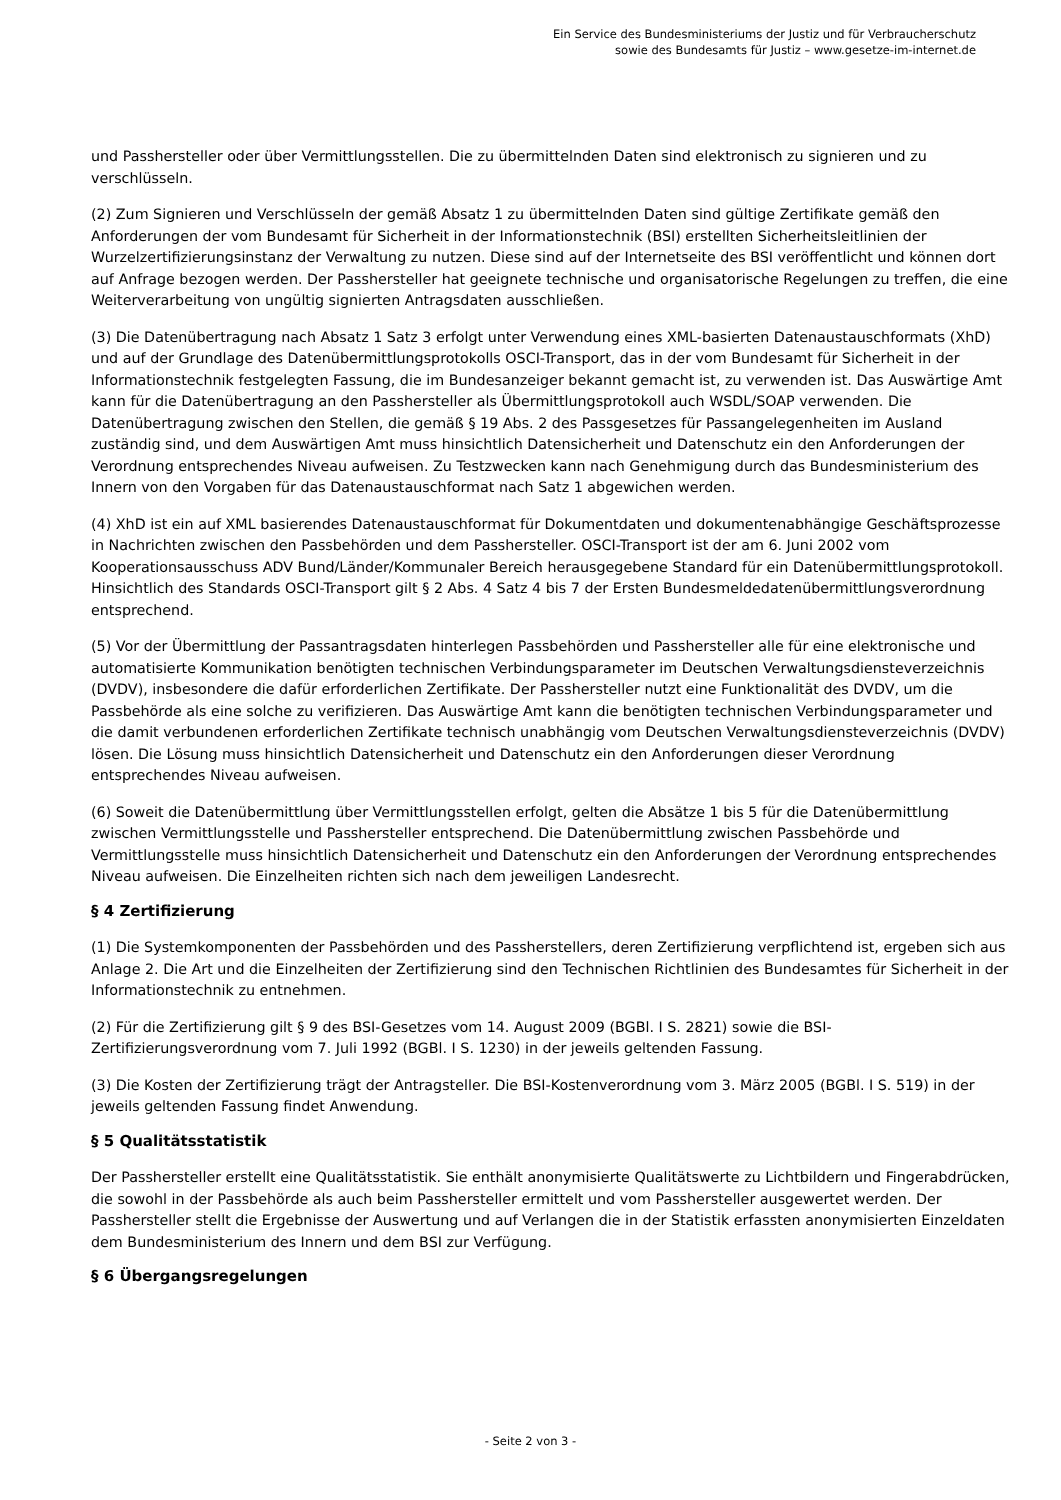Ein Service des Bundesministeriums der Justiz und für Verbraucherschutz
sowie des Bundesamts für Justiz – www.gesetze-im-internet.de
und Passhersteller oder über Vermittlungsstellen. Die zu übermittelnden Daten sind elektronisch zu signieren und zu verschlüsseln.
(2) Zum Signieren und Verschlüsseln der gemäß Absatz 1 zu übermittelnden Daten sind gültige Zertifikate gemäß den Anforderungen der vom Bundesamt für Sicherheit in der Informationstechnik (BSI) erstellten Sicherheitsleitlinien der Wurzelzertifizierungsinstanz der Verwaltung zu nutzen. Diese sind auf der Internetseite des BSI veröffentlicht und können dort auf Anfrage bezogen werden. Der Passhersteller hat geeignete technische und organisatorische Regelungen zu treffen, die eine Weiterverarbeitung von ungültig signierten Antragsdaten ausschließen.
(3) Die Datenübertragung nach Absatz 1 Satz 3 erfolgt unter Verwendung eines XML-basierten Datenaustauschformats (XhD) und auf der Grundlage des Datenübermittlungsprotokolls OSCI-Transport, das in der vom Bundesamt für Sicherheit in der Informationstechnik festgelegten Fassung, die im Bundesanzeiger bekannt gemacht ist, zu verwenden ist. Das Auswärtige Amt kann für die Datenübertragung an den Passhersteller als Übermittlungsprotokoll auch WSDL/SOAP verwenden. Die Datenübertragung zwischen den Stellen, die gemäß § 19 Abs. 2 des Passgesetzes für Passangelegenheiten im Ausland zuständig sind, und dem Auswärtigen Amt muss hinsichtlich Datensicherheit und Datenschutz ein den Anforderungen der Verordnung entsprechendes Niveau aufweisen. Zu Testzwecken kann nach Genehmigung durch das Bundesministerium des Innern von den Vorgaben für das Datenaustauschformat nach Satz 1 abgewichen werden.
(4) XhD ist ein auf XML basierendes Datenaustauschformat für Dokumentdaten und dokumentenabhängige Geschäftsprozesse in Nachrichten zwischen den Passbehörden und dem Passhersteller. OSCI-Transport ist der am 6. Juni 2002 vom Kooperationsausschuss ADV Bund/Länder/Kommunaler Bereich herausgegebene Standard für ein Datenübermittlungsprotokoll. Hinsichtlich des Standards OSCI-Transport gilt § 2 Abs. 4 Satz 4 bis 7 der Ersten Bundesmeldedatenübermittlungsverordnung entsprechend.
(5) Vor der Übermittlung der Passantragsdaten hinterlegen Passbehörden und Passhersteller alle für eine elektronische und automatisierte Kommunikation benötigten technischen Verbindungsparameter im Deutschen Verwaltungsdiensteverzeichnis (DVDV), insbesondere die dafür erforderlichen Zertifikate. Der Passhersteller nutzt eine Funktionalität des DVDV, um die Passbehörde als eine solche zu verifizieren. Das Auswärtige Amt kann die benötigten technischen Verbindungsparameter und die damit verbundenen erforderlichen Zertifikate technisch unabhängig vom Deutschen Verwaltungsdiensteverzeichnis (DVDV) lösen. Die Lösung muss hinsichtlich Datensicherheit und Datenschutz ein den Anforderungen dieser Verordnung entsprechendes Niveau aufweisen.
(6) Soweit die Datenübermittlung über Vermittlungsstellen erfolgt, gelten die Absätze 1 bis 5 für die Datenübermittlung zwischen Vermittlungsstelle und Passhersteller entsprechend. Die Datenübermittlung zwischen Passbehörde und Vermittlungsstelle muss hinsichtlich Datensicherheit und Datenschutz ein den Anforderungen der Verordnung entsprechendes Niveau aufweisen. Die Einzelheiten richten sich nach dem jeweiligen Landesrecht.
§ 4 Zertifizierung
(1) Die Systemkomponenten der Passbehörden und des Passherstellers, deren Zertifizierung verpflichtend ist, ergeben sich aus Anlage 2. Die Art und die Einzelheiten der Zertifizierung sind den Technischen Richtlinien des Bundesamtes für Sicherheit in der Informationstechnik zu entnehmen.
(2) Für die Zertifizierung gilt § 9 des BSI-Gesetzes vom 14. August 2009 (BGBl. I S. 2821) sowie die BSI-Zertifizierungsverordnung vom 7. Juli 1992 (BGBl. I S. 1230) in der jeweils geltenden Fassung.
(3) Die Kosten der Zertifizierung trägt der Antragsteller. Die BSI-Kostenverordnung vom 3. März 2005 (BGBl. I S. 519) in der jeweils geltenden Fassung findet Anwendung.
§ 5 Qualitätsstatistik
Der Passhersteller erstellt eine Qualitätsstatistik. Sie enthält anonymisierte Qualitätswerte zu Lichtbildern und Fingerabdrücken, die sowohl in der Passbehörde als auch beim Passhersteller ermittelt und vom Passhersteller ausgewertet werden. Der Passhersteller stellt die Ergebnisse der Auswertung und auf Verlangen die in der Statistik erfassten anonymisierten Einzeldaten dem Bundesministerium des Innern und dem BSI zur Verfügung.
§ 6 Übergangsregelungen
- Seite 2 von 3 -